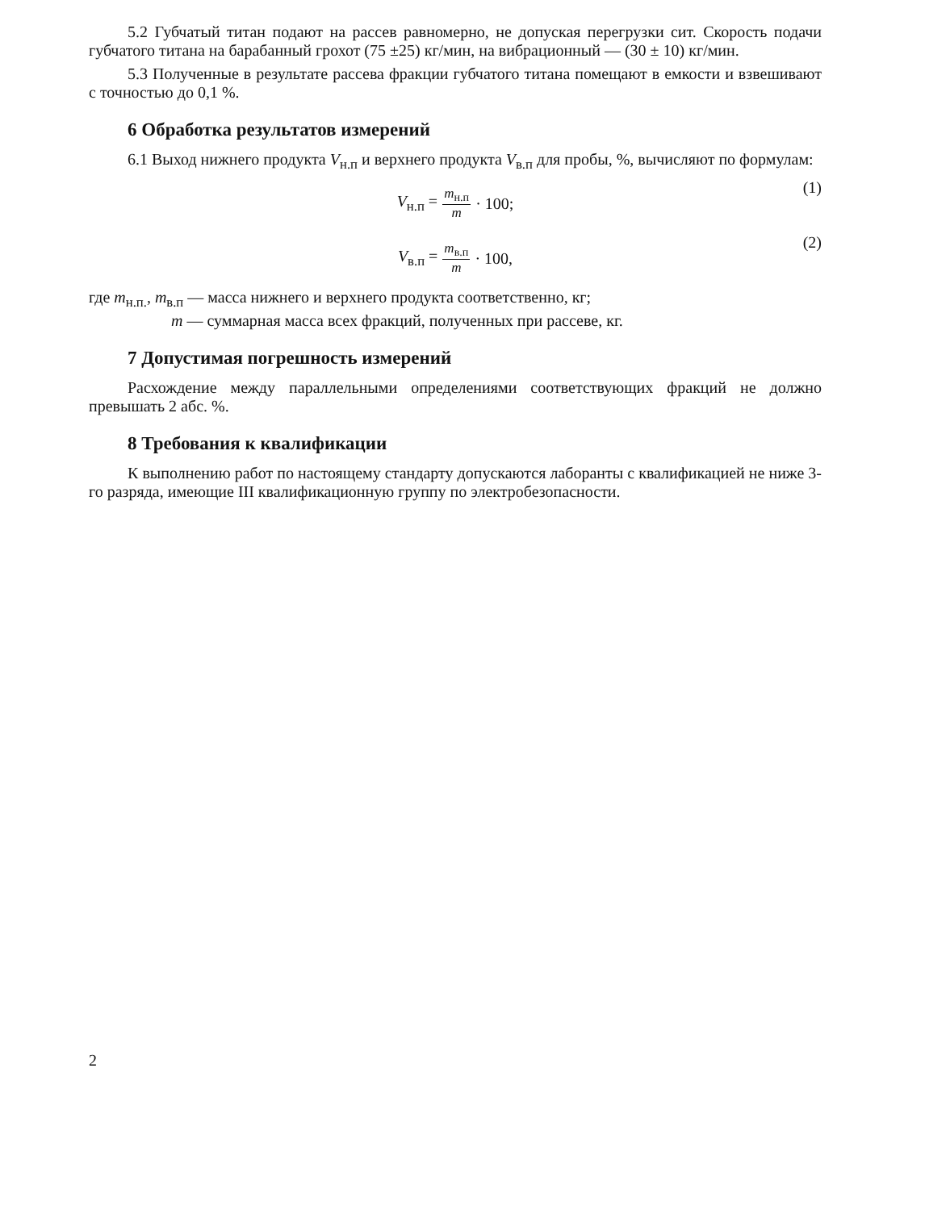5.2 Губчатый титан подают на рассев равномерно, не допуская перегрузки сит. Скорость подачи губчатого титана на барабанный грохот (75 ±25) кг/мин, на вибрационный — (30 ± 10) кг/мин.
5.3 Полученные в результате рассева фракции губчатого титана помещают в емкости и взвешивают с точностью до 0,1 %.
6 Обработка результатов измерений
6.1 Выход нижнего продукта V<sub>н.п</sub> и верхнего продукта V<sub>в.п</sub> для пробы, %, вычисляют по формулам:
V<sub>н.п</sub> = m<sub>н.п</sub> m · 100; (1)
V<sub>в.п</sub> = m<sub>в.п</sub> m · 100, (2)
где m<sub>н.п.</sub>, m<sub>в.п</sub> — масса нижнего и верхнего продукта соответственно, кг;
m — суммарная масса всех фракций, полученных при рассеве, кг.
7 Допустимая погрешность измерений
Расхождение между параллельными определениями соответствующих фракций не должно превышать 2 абс. %.
8 Требования к квалификации
К выполнению работ по настоящему стандарту допускаются лаборанты с квалификацией не ниже 3-го разряда, имеющие III квалификационную группу по электробезопасности.
2